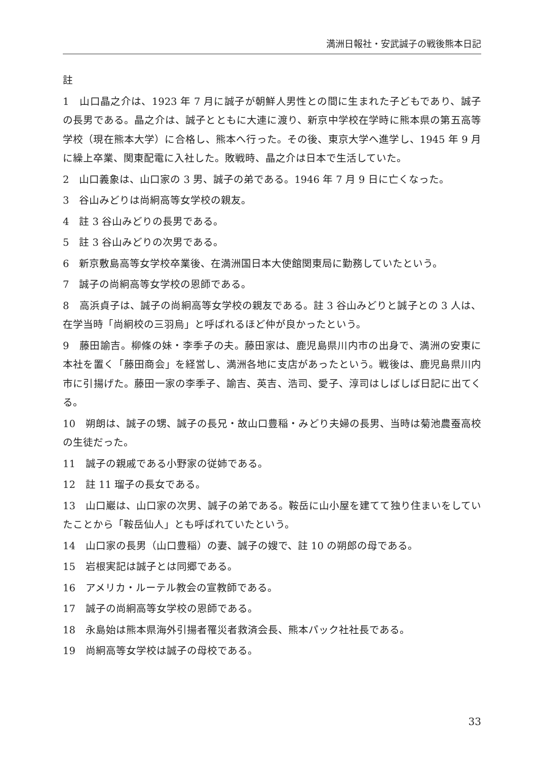満洲日報社・安武誠子の戦後熊本日記
註
1　山口晶之介は、1923 年 7 月に誠子が朝鮮人男性との間に生まれた子どもであり、誠子の長男である。晶之介は、誠子とともに大連に渡り、新京中学校在学時に熊本県の第五高等学校（現在熊本大学）に合格し、熊本へ行った。その後、東京大学へ進学し、1945 年 9 月に繰上卒業、関東配電に入社した。敗戦時、晶之介は日本で生活していた。
2　山口義象は、山口家の 3 男、誠子の弟である。1946 年 7 月 9 日に亡くなった。
3　谷山みどりは尚絅高等女学校の親友。
4　註 3 谷山みどりの長男である。
5　註 3 谷山みどりの次男である。
6　新京敷島高等女学校卒業後、在満洲国日本大使館関東局に勤務していたという。
7　誠子の尚絅高等女学校の恩師である。
8　高浜貞子は、誠子の尚絅高等女学校の親友である。註 3 谷山みどりと誠子との 3 人は、在学当時「尚絅校の三羽烏」と呼ばれるほど仲が良かったという。
9　藤田諭吉。柳條の妹・李季子の夫。藤田家は、鹿児島県川内市の出身で、満洲の安東に本社を置く「藤田商会」を経営し、満洲各地に支店があったという。戦後は、鹿児島県川内市に引揚げた。藤田一家の李季子、諭吉、英吉、浩司、愛子、淳司はしばしば日記に出てくる。
10　朔朗は、誠子の甥、誠子の長兄・故山口豊稲・みどり夫婦の長男、当時は菊池農蚕高校の生徒だった。
11　誠子の親戚である小野家の従姉である。
12　註 11 瑠子の長女である。
13　山口巖は、山口家の次男、誠子の弟である。鞍岳に山小屋を建てて独り住まいをしていたことから「鞍岳仙人」とも呼ばれていたという。
14　山口家の長男（山口豊稲）の妻、誠子の嫂で、註 10 の朔郎の母である。
15　岩根実記は誠子とは同郷である。
16　アメリカ・ルーテル教会の宣教師である。
17　誠子の尚絅高等女学校の恩師である。
18　永島始は熊本県海外引揚者罹災者救済会長、熊本パック社社長である。
19　尚絅高等女学校は誠子の母校である。
33